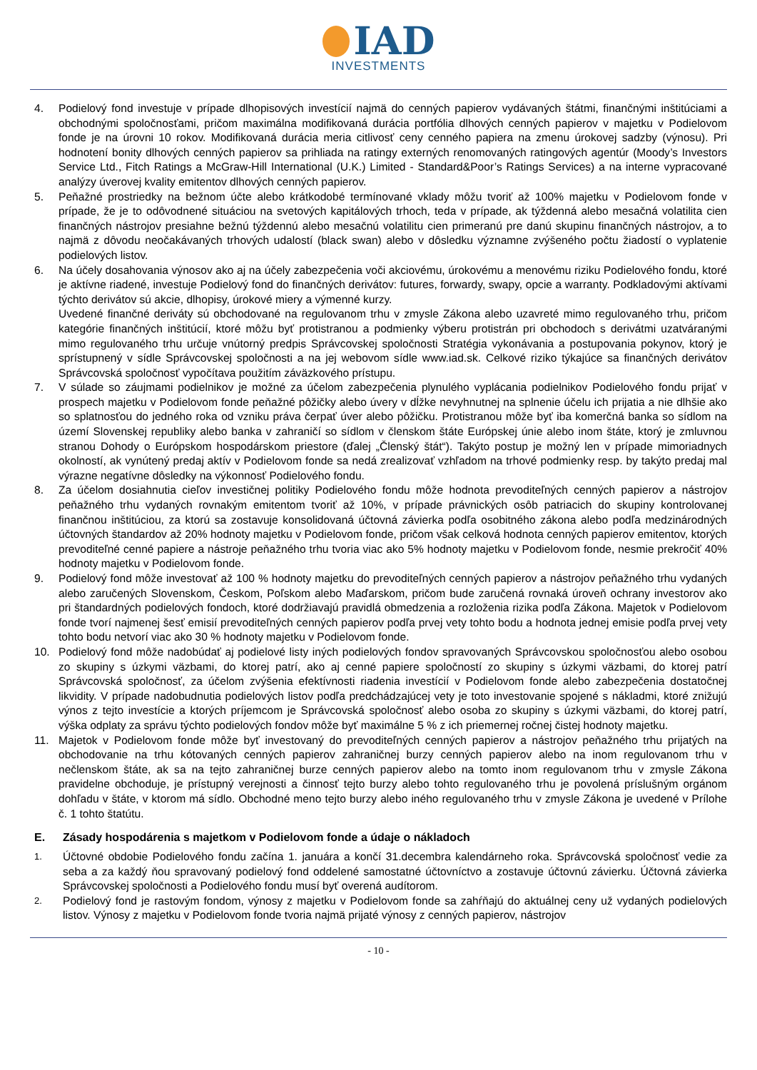IAD
INVESTMENTS
4. Podielový fond investuje v prípade dlhopisových investícií najmä do cenných papierov vydávaných štátmi, finančnými inštitúciami a obchodnými spoločnosťami, pričom maximálna modifikovaná durácia portfólia dlhových cenných papierov v majetku v Podielovom fonde je na úrovni 10 rokov. Modifikovaná durácia meria citlivosť ceny cenného papiera na zmenu úrokovej sadzby (výnosu). Pri hodnotení bonity dlhových cenných papierov sa prihliada na ratingy externých renomovaných ratingových agentúr (Moody’s Investors Service Ltd., Fitch Ratings a McGraw-Hill International (U.K.) Limited - Standard&Poor’s Ratings Services) a na interne vypracované analýzy úverovej kvality emitentov dlhových cenných papierov.
5. Peňažné prostriedky na bežnom účte alebo krátkodobé termínované vklady môžu tvoriť až 100% majetku v Podielovom fonde v prípade, že je to odôvodnené situáciou na svetových kapitálových trhoch, teda v prípade, ak týždenná alebo mesačná volatilita cien finančných nástrojov presiahne bežnú týždennú alebo mesačnú volatilitu cien primeranú pre danú skupinu finančných nástrojov, a to najmä z dôvodu neočakávaných trhových udalostí (black swan) alebo v dôsledku významne zvýšeného počtu žiadostí o vyplatenie podielových listov.
6. Na účely dosahovania výnosov ako aj na účely zabezpečenia voči akciovému, úrokovému a menovému riziku Podielového fondu, ktoré je aktívne riadené, investuje Podielový fond do finančných derivátov: futures, forwardy, swapy, opcie a warranty. Podkladovými aktívami týchto derivátov sú akcie, dlhopisy, úrokové miery a výmenné kurzy.
Uvedené finančné deriváty sú obchodované na regulovanom trhu v zmysle Zákona alebo uzavreté mimo regulovaného trhu, pričom kategórie finančných inštitúcií, ktoré môžu byť protistranou a podmienky výberu protistrán pri obchodoch s derivátmi uzatváranými mimo regulovaného trhu určuje vnútorný predpis Správcovskej spoločnosti Stratégia vykonávania a postupovania pokynov, ktorý je sprístupnený v sídle Správcovskej spoločnosti a na jej webovom sídle www.iad.sk. Celkové riziko týkajúce sa finančných derivátov Správcovská spoločnosť vypočítava použitím záväzkového prístupu.
7. V súlade so záujmami podielnikov je možné za účelom zabezpečenia plynulého vyplácania podielnikov Podielového fondu prijať v prospech majetku v Podielovom fonde peňažné pôžičky alebo úvery v dĺžke nevyhnutnej na splnenie účelu ich prijatia a nie dlhšie ako so splatnosťou do jedného roka od vzniku práva čerpať úver alebo pôžičku. Protistranou môže byť iba komerčná banka so sídlom na území Slovenskej republiky alebo banka v zahraničí so sídlom v členskom štáte Európskej únie alebo inom štáte, ktorý je zmluvnou stranou Dohody o Európskom hospodárskom priestore (ďalej „Členský štát“). Takýto postup je možný len v prípade mimoriadnych okolností, ak vynútený predaj aktív v Podielovom fonde sa nedá zrealizovať vzhľadom na trhové podmienky resp. by takýto predaj mal výrazne negatívne dôsledky na výkonnosť Podielového fondu.
8. Za účelom dosiahnutia cieľov investičnej politiky Podielového fondu môže hodnota prevoditeľných cenných papierov a nástrojov peňažného trhu vydaných rovnakým emitentom tvoriť až 10%, v prípade právnických osôb patriacich do skupiny kontrolovanej finančnou inštitúciou, za ktorú sa zostavuje konsolidovaná účtovná závierka podľa osobitného zákona alebo podľa medzinárodných účtovných štandardov až 20% hodnoty majetku v Podielovom fonde, pričom však celková hodnota cenných papierov emitentov, ktorých prevoditeľné cenné papiere a nástroje peňažného trhu tvoria viac ako 5% hodnoty majetku v Podielovom fonde, nesmie prekročiť 40% hodnoty majetku v Podielovom fonde.
9. Podielový fond môže investovať až 100 % hodnoty majetku do prevoditeľných cenných papierov a nástrojov peňažného trhu vydaných alebo zaručených Slovenskom, Českom, Poľskom alebo Maďarskom, pričom bude zaručená rovnaká úroveň ochrany investorov ako pri štandardných podielových fondoch, ktoré dodržiavajú pravidlá obmedzenia a rozloženia rizika podľa Zákona. Majetok v Podielovom fonde tvorí najmenej šesť emisií prevoditeľných cenných papierov podľa prvej vety tohto bodu a hodnota jednej emisie podľa prvej vety tohto bodu netvorí viac ako 30 % hodnoty majetku v Podielovom fonde.
10. Podielový fond môže nadobúdať aj podielové listy iných podielových fondov spravovaných Správcovskou spoločnosťou alebo osobou zo skupiny s úzkymi väzbami, do ktorej patrí, ako aj cenné papiere spoločností zo skupiny s úzkymi väzbami, do ktorej patrí Správcovská spoločnosť, za účelom zvýšenia efektívnosti riadenia investícií v Podielovom fonde alebo zabezpečenia dostatočnej likvidity. V prípade nadobudnutia podielových listov podľa predchádzajúcej vety je toto investovanie spojené s nákladmi, ktoré znižujú výnos z tejto investície a ktorých príjemcom je Správcovská spoločnosť alebo osoba zo skupiny s úzkymi väzbami, do ktorej patrí, výška odplaty za správu týchto podielových fondov môže byť maximálne 5 % z ich priemernej ročnej čistej hodnoty majetku.
11. Majetok v Podielovom fonde môže byť investovaný do prevoditeľných cenných papierov a nástrojov peňažného trhu prijatých na obchodovanie na trhu kótovaných cenných papierov zahraničnej burzy cenných papierov alebo na inom regulovanom trhu v nečlenskom štáte, ak sa na tejto zahraničnej burze cenných papierov alebo na tomto inom regulovanom trhu v zmysle Zákona pravidelne obchoduje, je prístupný verejnosti a činnosť tejto burzy alebo tohto regulovaného trhu je povolená príslušným orgánom dohľadu v štáte, v ktorom má sídlo. Obchodné meno tejto burzy alebo iného regulovaného trhu v zmysle Zákona je uvedené v Prílohe č. 1 tohto štatútu.
E. Zásady hospodárenia s majetkom v Podielovom fonde a údaje o nákladoch
1.
Účtovné obdobie Podielového fondu začína 1. januára a končí 31.decembra kalendárneho roka. Správcovská spoločnosť vedie za seba a za každý ňou spravovaný podielový fond oddelené samostatné účtovníctvo a zostavuje účtovnú závierku. Účtovná závierka Správcovskej spoločnosti a Podielového fondu musí byť overená audítorom.
2.
Podielový fond je rastovým fondom, výnosy z majetku v Podielovom fonde sa zahŕňajú do aktuálnej ceny už vydaných podielových listov. Výnosy z majetku v Podielovom fonde tvoria najmä prijaté výnosy z cenných papierov, nástrojov
- 10 -